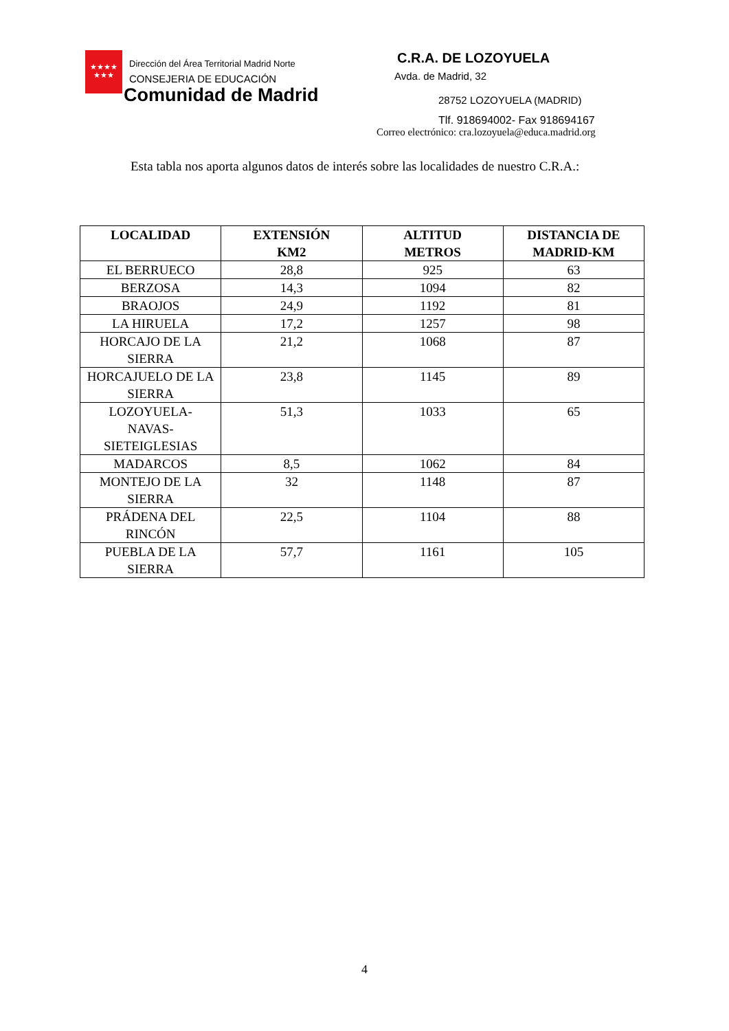★★★★
★★★
Dirección del Área Territorial Madrid Norte
CONSEJERIA DE EDUCACIÓN
Comunidad de Madrid
C.R.A. DE LOZOYUELA
Avda. de Madrid, 32
28752 LOZOYUELA (MADRID)
Tlf. 918694002- Fax 918694167
Correo electrónico: cra.lozoyuela@educa.madrid.org
Esta tabla nos aporta algunos datos de interés sobre las localidades de nuestro C.R.A.:
| LOCALIDAD | EXTENSIÓN KM2 | ALTITUD METROS | DISTANCIA DE MADRID-KM |
| --- | --- | --- | --- |
| EL BERRUECO | 28,8 | 925 | 63 |
| BERZOSA | 14,3 | 1094 | 82 |
| BRAOJOS | 24,9 | 1192 | 81 |
| LA HIRUELA | 17,2 | 1257 | 98 |
| HORCAJO DE LA SIERRA | 21,2 | 1068 | 87 |
| HORCAJUELO DE LA SIERRA | 23,8 | 1145 | 89 |
| LOZOYUELA- NAVAS- SIETEIGLESIAS | 51,3 | 1033 | 65 |
| MADARCOS | 8,5 | 1062 | 84 |
| MONTEJO DE LA SIERRA | 32 | 1148 | 87 |
| PRÁDENA DEL RINCÓN | 22,5 | 1104 | 88 |
| PUEBLA DE LA SIERRA | 57,7 | 1161 | 105 |
4